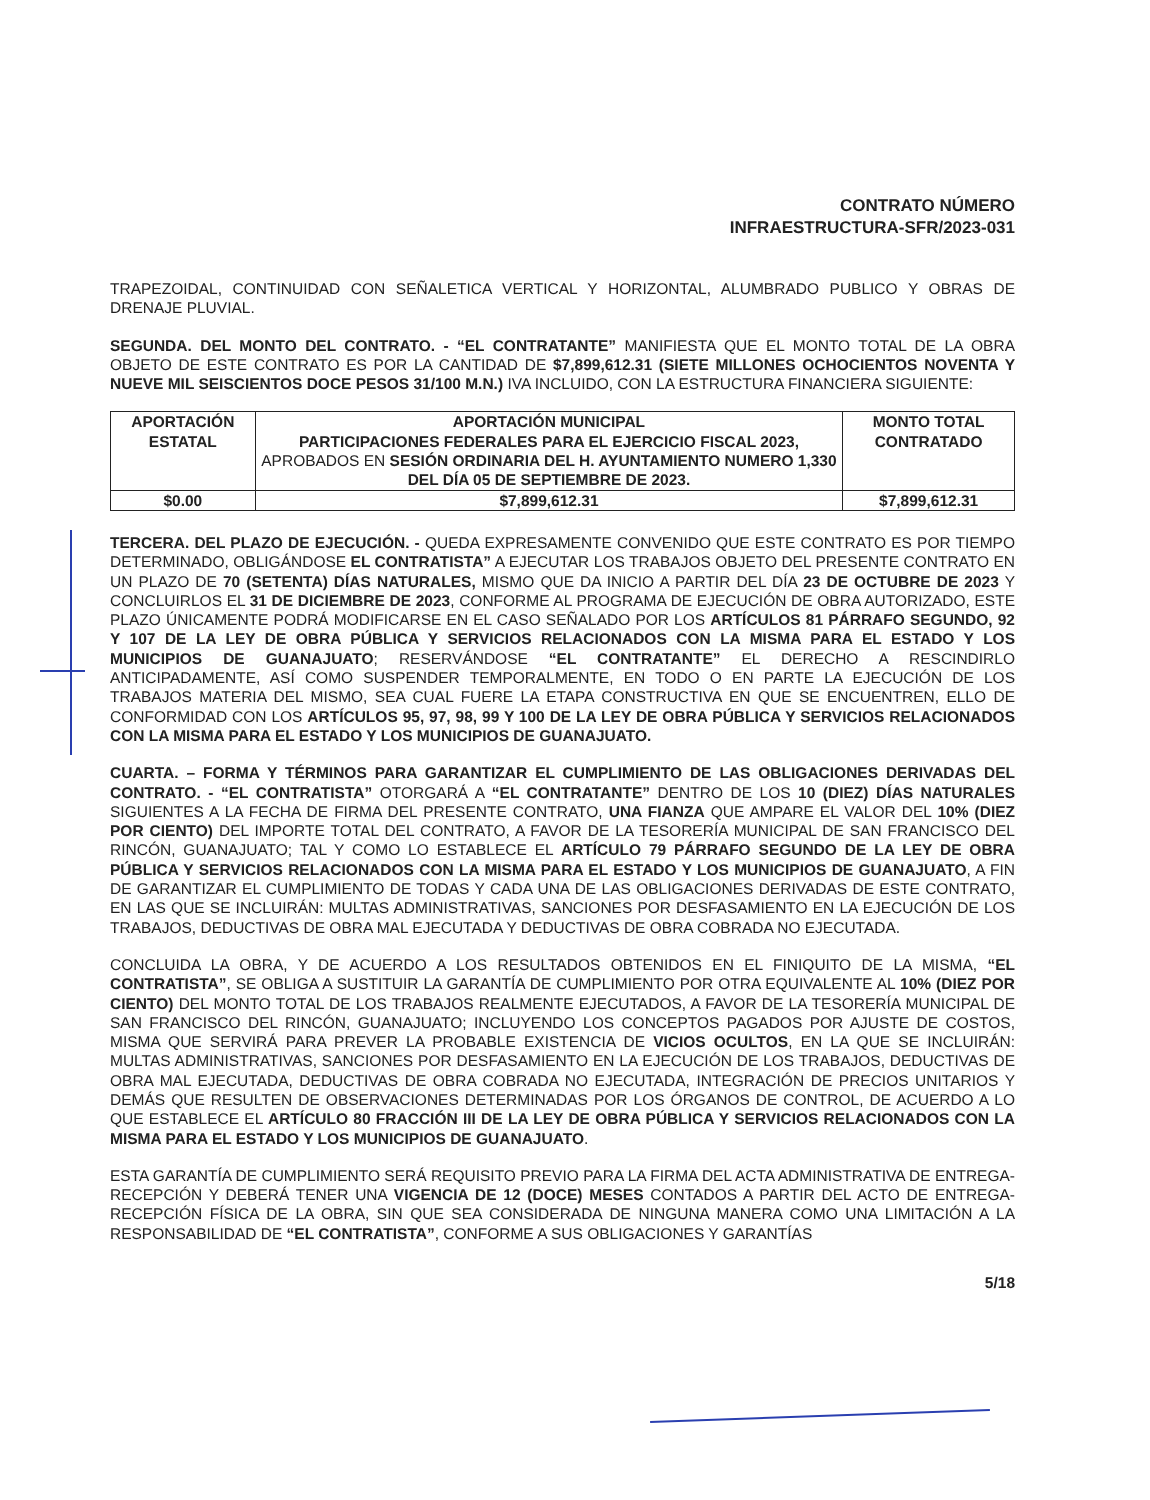CONTRATO NÚMERO
INFRAESTRUCTURA-SFR/2023-031
TRAPEZOIDAL, CONTINUIDAD CON SEÑALETICA VERTICAL Y HORIZONTAL, ALUMBRADO PUBLICO Y OBRAS DE DRENAJE PLUVIAL.
SEGUNDA. DEL MONTO DEL CONTRATO. - “EL CONTRATANTE” MANIFIESTA QUE EL MONTO TOTAL DE LA OBRA OBJETO DE ESTE CONTRATO ES POR LA CANTIDAD DE $7,899,612.31 (SIETE MILLONES OCHOCIENTOS NOVENTA Y NUEVE MIL SEISCIENTOS DOCE PESOS 31/100 M.N.) IVA INCLUIDO, CON LA ESTRUCTURA FINANCIERA SIGUIENTE:
| APORTACIÓN ESTATAL | APORTACIÓN MUNICIPAL PARTICIPACIONES FEDERALES PARA EL EJERCICIO FISCAL 2023, APROBADOS EN SESIÓN ORDINARIA DEL H. AYUNTAMIENTO NUMERO 1,330 DEL DÍA 05 DE SEPTIEMBRE DE 2023. | MONTO TOTAL CONTRATADO |
| --- | --- | --- |
| $0.00 | $7,899,612.31 | $7,899,612.31 |
TERCERA. DEL PLAZO DE EJECUCIÓN. - QUEDA EXPRESAMENTE CONVENIDO QUE ESTE CONTRATO ES POR TIEMPO DETERMINADO, OBLIGÁNDOSE EL CONTRATISTA” A EJECUTAR LOS TRABAJOS OBJETO DEL PRESENTE CONTRATO EN UN PLAZO DE 70 (SETENTA) DÍAS NATURALES, MISMO QUE DA INICIO A PARTIR DEL DÍA 23 DE OCTUBRE DE 2023 Y CONCLUIRLOS EL 31 DE DICIEMBRE DE 2023, CONFORME AL PROGRAMA DE EJECUCIÓN DE OBRA AUTORIZADO, ESTE PLAZO ÚNICAMENTE PODRÁ MODIFICARSE EN EL CASO SEÑALADO POR LOS ARTÍCULOS 81 PÁRRAFO SEGUNDO, 92 Y 107 DE LA LEY DE OBRA PÚBLICA Y SERVICIOS RELACIONADOS CON LA MISMA PARA EL ESTADO Y LOS MUNICIPIOS DE GUANAJUATO; RESERVÁNDOSE “EL CONTRATANTE” EL DERECHO A RESCINDIRLO ANTICIPADAMENTE, ASÍ COMO SUSPENDER TEMPORALMENTE, EN TODO O EN PARTE LA EJECUCIÓN DE LOS TRABAJOS MATERIA DEL MISMO, SEA CUAL FUERE LA ETAPA CONSTRUCTIVA EN QUE SE ENCUENTREN, ELLO DE CONFORMIDAD CON LOS ARTÍCULOS 95, 97, 98, 99 Y 100 DE LA LEY DE OBRA PÚBLICA Y SERVICIOS RELACIONADOS CON LA MISMA PARA EL ESTADO Y LOS MUNICIPIOS DE GUANAJUATO.
CUARTA. – FORMA Y TÉRMINOS PARA GARANTIZAR EL CUMPLIMIENTO DE LAS OBLIGACIONES DERIVADAS DEL CONTRATO. - “EL CONTRATISTA” OTORGARÁ A “EL CONTRATANTE” DENTRO DE LOS 10 (DIEZ) DÍAS NATURALES SIGUIENTES A LA FECHA DE FIRMA DEL PRESENTE CONTRATO, UNA FIANZA QUE AMPARE EL VALOR DEL 10% (DIEZ POR CIENTO) DEL IMPORTE TOTAL DEL CONTRATO, A FAVOR DE LA TESORERÍA MUNICIPAL DE SAN FRANCISCO DEL RINCÓN, GUANAJUATO; TAL Y COMO LO ESTABLECE EL ARTÍCULO 79 PÁRRAFO SEGUNDO DE LA LEY DE OBRA PÚBLICA Y SERVICIOS RELACIONADOS CON LA MISMA PARA EL ESTADO Y LOS MUNICIPIOS DE GUANAJUATO, A FIN DE GARANTIZAR EL CUMPLIMIENTO DE TODAS Y CADA UNA DE LAS OBLIGACIONES DERIVADAS DE ESTE CONTRATO, EN LAS QUE SE INCLUIRÁN: MULTAS ADMINISTRATIVAS, SANCIONES POR DESFASAMIENTO EN LA EJECUCIÓN DE LOS TRABAJOS, DEDUCTIVAS DE OBRA MAL EJECUTADA Y DEDUCTIVAS DE OBRA COBRADA NO EJECUTADA.
CONCLUIDA LA OBRA, Y DE ACUERDO A LOS RESULTADOS OBTENIDOS EN EL FINIQUITO DE LA MISMA, “EL CONTRATISTA”, SE OBLIGA A SUSTITUIR LA GARANTÍA DE CUMPLIMIENTO POR OTRA EQUIVALENTE AL 10% (DIEZ POR CIENTO) DEL MONTO TOTAL DE LOS TRABAJOS REALMENTE EJECUTADOS, A FAVOR DE LA TESORERÍA MUNICIPAL DE SAN FRANCISCO DEL RINCÓN, GUANAJUATO; INCLUYENDO LOS CONCEPTOS PAGADOS POR AJUSTE DE COSTOS, MISMA QUE SERVIRÁ PARA PREVER LA PROBABLE EXISTENCIA DE VICIOS OCULTOS, EN LA QUE SE INCLUIRÁN: MULTAS ADMINISTRATIVAS, SANCIONES POR DESFASAMIENTO EN LA EJECUCIÓN DE LOS TRABAJOS, DEDUCTIVAS DE OBRA MAL EJECUTADA, DEDUCTIVAS DE OBRA COBRADA NO EJECUTADA, INTEGRACIÓN DE PRECIOS UNITARIOS Y DEMÁS QUE RESULTEN DE OBSERVACIONES DETERMINADAS POR LOS ÓRGANOS DE CONTROL, DE ACUERDO A LO QUE ESTABLECE EL ARTÍCULO 80 FRACCIÓN III DE LA LEY DE OBRA PÚBLICA Y SERVICIOS RELACIONADOS CON LA MISMA PARA EL ESTADO Y LOS MUNICIPIOS DE GUANAJUATO.
ESTA GARANTÍA DE CUMPLIMIENTO SERÁ REQUISITO PREVIO PARA LA FIRMA DEL ACTA ADMINISTRATIVA DE ENTREGA-RECEPCIÓN Y DEBERÁ TENER UNA VIGENCIA DE 12 (DOCE) MESES CONTADOS A PARTIR DEL ACTO DE ENTREGA-RECEPCIÓN FÍSICA DE LA OBRA, SIN QUE SEA CONSIDERADA DE NINGUNA MANERA COMO UNA LIMITACIÓN A LA RESPONSABILIDAD DE “EL CONTRATISTA”, CONFORME A SUS OBLIGACIONES Y GARANTÍAS
5/18